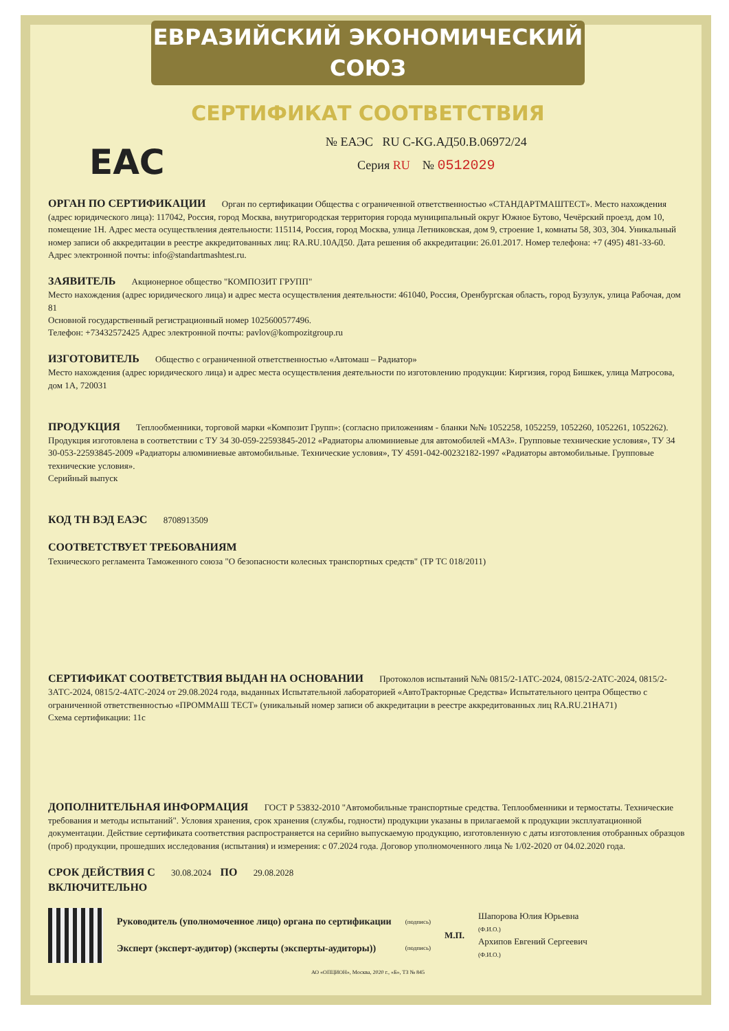ЕВРАЗИЙСКИЙ ЭКОНОМИЧЕСКИЙ СОЮЗ
СЕРТИФИКАТ СООТВЕТСТВИЯ
EAC
№ ЕАЭС RU C-KG.АД50.В.06972/24
Серия RU № 0512029
ОРГАН ПО СЕРТИФИКАЦИИ Орган по сертификации Общества с ограниченной ответственностью «СТАНДАРТМАШТЕСТ». Место нахождения (адрес юридического лица): 117042, Россия, город Москва, внутригородская территория города муниципальный округ Южное Бутово, Чечёрский проезд, дом 10, помещение 1Н. Адрес места осуществления деятельности: 115114, Россия, город Москва, улица Летниковская, дом 9, строение 1, комнаты 58, 303, 304. Уникальный номер записи об аккредитации в реестре аккредитованных лиц: RA.RU.10АД50. Дата решения об аккредитации: 26.01.2017. Номер телефона: +7 (495) 481-33-60. Адрес электронной почты: info@standartmashtest.ru.
ЗАЯВИТЕЛЬ Акционерное общество "КОМПОЗИТ ГРУПП"
Место нахождения (адрес юридического лица) и адрес места осуществления деятельности: 461040, Россия, Оренбургская область, город Бузулук, улица Рабочая, дом 81
Основной государственный регистрационный номер 1025600577496.
Телефон: +73432572425 Адрес электронной почты: pavlov@kompozitgroup.ru
ИЗГОТОВИТЕЛЬ Общество с ограниченной ответственностью «Автомаш – Радиатор»
Место нахождения (адрес юридического лица) и адрес места осуществления деятельности по изготовлению продукции: Киргизия, город Бишкек, улица Матросова, дом 1А, 720031
ПРОДУКЦИЯ Теплообменники, торговой марки «Композит Групп»: (согласно приложениям - бланки №№ 1052258, 1052259, 1052260, 1052261, 1052262). Продукция изготовлена в соответствии с ТУ 34 30-059-22593845-2012 «Радиаторы алюминиевые для автомобилей «МАЗ». Групповые технические условия», ТУ 34 30-053-22593845-2009 «Радиаторы алюминиевые автомобильные. Технические условия», ТУ 4591-042-00232182-1997 «Радиаторы автомобильные. Групповые технические условия».
Серийный выпуск
КОД ТН ВЭД ЕАЭС 8708913509
СООТВЕТСТВУЕТ ТРЕБОВАНИЯМ
Технического регламента Таможенного союза "О безопасности колесных транспортных средств" (ТР ТС 018/2011)
СЕРТИФИКАТ СООТВЕТСТВИЯ ВЫДАН НА ОСНОВАНИИ Протоколов испытаний №№ 0815/2-1АТС-2024, 0815/2-2АТС-2024, 0815/2-3АТС-2024, 0815/2-4АТС-2024 от 29.08.2024 года, выданных Испытательной лабораторией «АвтоТракторные Средства» Испытательного центра Общество с ограниченной ответственностью «ПРОММАШ ТЕСТ» (уникальный номер записи об аккредитации в реестре аккредитованных лиц RA.RU.21НА71)
Схема сертификации: 11с
ДОПОЛНИТЕЛЬНАЯ ИНФОРМАЦИЯ ГОСТ Р 53832-2010 "Автомобильные транспортные средства. Теплообменники и термостаты. Технические требования и методы испытаний". Условия хранения, срок хранения (службы, годности) продукции указаны в прилагаемой к продукции эксплуатационной документации. Действие сертификата соответствия распространяется на серийно выпускаемую продукцию, изготовленную с даты изготовления отобранных образцов (проб) продукции, прошедших исследования (испытания) и измерения: с 07.2024 года. Договор уполномоченного лица № 1/02-2020 от 04.02.2020 года.
СРОК ДЕЙСТВИЯ С 30.08.2024 ПО 29.08.2028
ВКЛЮЧИТЕЛЬНО
Руководитель (уполномоченное лицо) органа по сертификации
Эксперт (эксперт-аудитор) (эксперты (эксперты-аудиторы))
(подпись)
(подпись)
М.П.
Шапорова Юлия Юрьевна
(Ф.И.О.)
Архипов Евгений Сергеевич
(Ф.И.О.)
АО «ОПЦИОН», Москва, 2020 г., «Б», ТЗ № 845